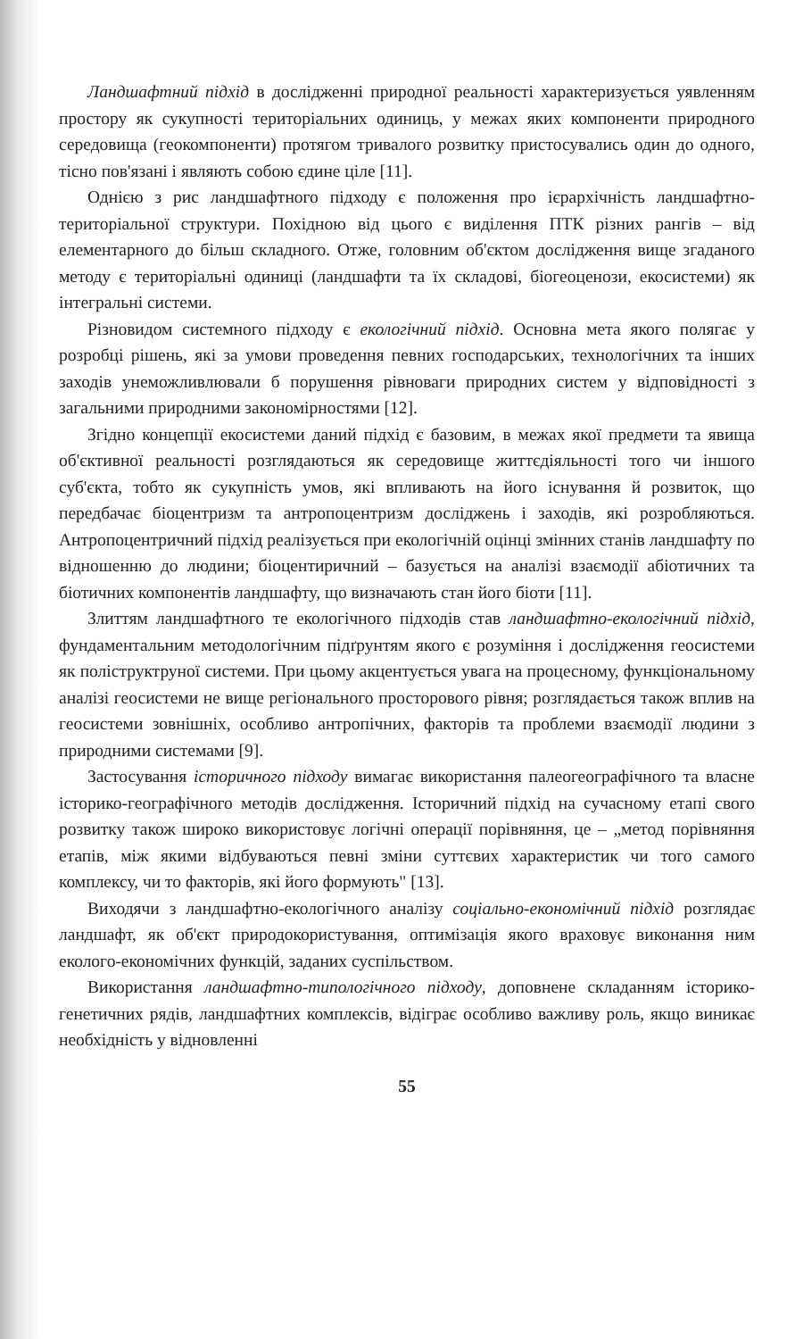Ландшафтний підхід в дослідженні природної реальності характеризується уявленням простору як сукупності територіальних одиниць, у межах яких компоненти природного середовища (геокомпоненти) протягом тривалого розвитку пристосувались один до одного, тісно пов'язані і являють собою єдине ціле [11].
Однією з рис ландшафтного підходу є положення про ієрархічність ландшафтно-територіальної структури. Похідною від цього є виділення ПТК різних рангів – від елементарного до більш складного. Отже, головним об'єктом дослідження вище згаданого методу є територіальні одиниці (ландшафти та їх складові, біогеоценози, екосистеми) як інтегральні системи.
Різновидом системного підходу є екологічний підхід. Основна мета якого полягає у розробці рішень, які за умови проведення певних господарських, технологічних та інших заходів унеможливлювали б порушення рівноваги природних систем у відповідності з загальними природними закономірностями [12].
Згідно концепції екосистеми даний підхід є базовим, в межах якої предмети та явища об'єктивної реальності розглядаються як середовище життєдіяльності того чи іншого суб'єкта, тобто як сукупність умов, які впливають на його існування й розвиток, що передбачає біоцентризм та антропоцентризм досліджень і заходів, які розробляються. Антропоцентричний підхід реалізується при екологічній оцінці змінних станів ландшафту по відношенню до людини; біоцентиричний – базується на аналізі взаємодії абіотичних та біотичних компонентів ландшафту, що визначають стан його біоти [11].
Злиттям ландшафтного те екологічного підходів став ландшафтно-екологічний підхід, фундаментальним методологічним підґрунтям якого є розуміння і дослідження геосистеми як поліструктруної системи. При цьому акцентується увага на процесному, функціональному аналізі геосистеми не вище регіонального просторового рівня; розглядається також вплив на геосистеми зовнішніх, особливо антропічних, факторів та проблеми взаємодії людини з природними системами [9].
Застосування історичного підходу вимагає використання палеогеографічного та власне історико-географічного методів дослідження. Історичний підхід на сучасному етапі свого розвитку також широко використовує логічні операції порівняння, це – „метод порівняння етапів, між якими відбуваються певні зміни суттєвих характеристик чи того самого комплексу, чи то факторів, які його формують" [13].
Виходячи з ландшафтно-екологічного аналізу соціально-економічний підхід розглядає ландшафт, як об'єкт природокористування, оптимізація якого враховує виконання ним еколого-економічних функцій, заданих суспільством.
Використання ландшафтно-типологічного підходу, доповнене складанням історико-генетичних рядів, ландшафтних комплексів, відіграє особливо важливу роль, якщо виникає необхідність у відновленні
55